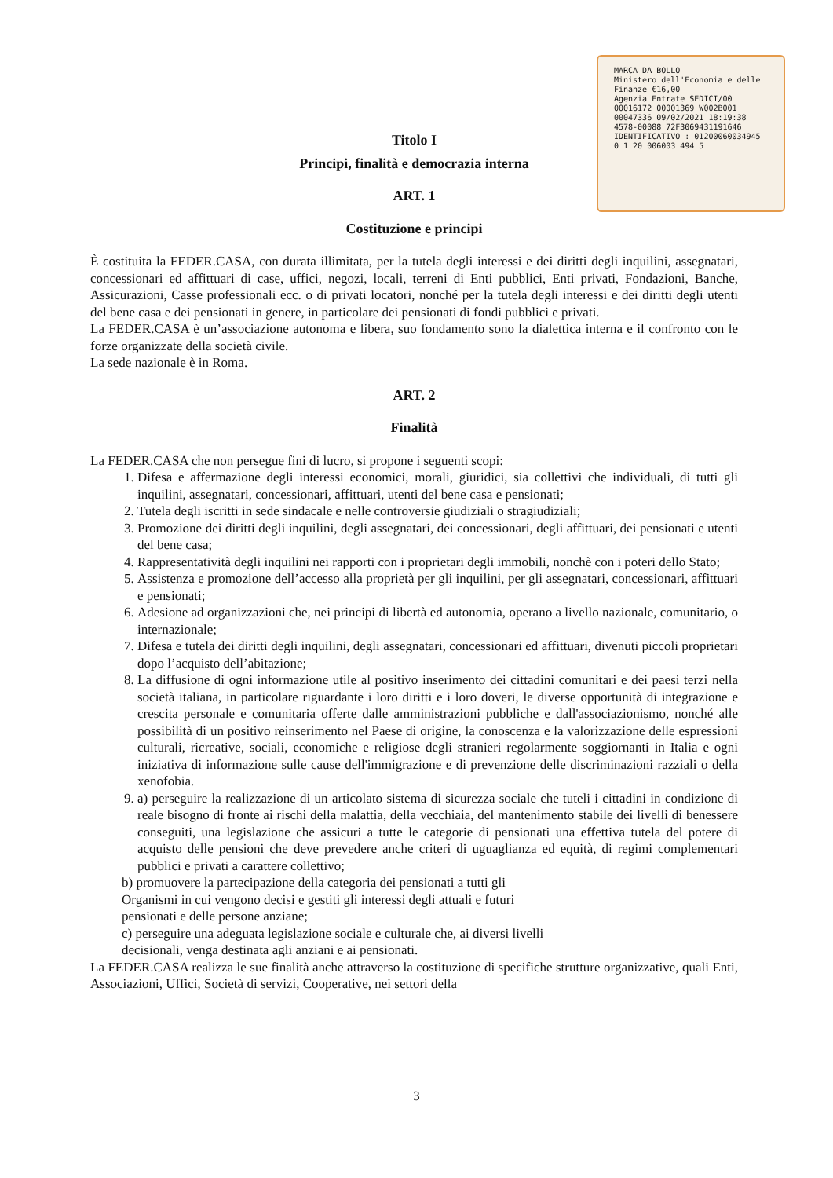MARCA DA BOLLO
Ministero dell'Economia e delle Finanze €16,00
Agenzia Entrate SEDICI/00
00016172 00001369 W002B001
00047336 09/02/2021 18:19:38
4578-00088 72F3069431191646
IDENTIFICATIVO : 01200060034945
0 1 20 006003 494 5
Titolo I
Principi, finalità e democrazia interna
ART. 1
Costituzione e principi
È costituita la FEDER.CASA, con durata illimitata, per la tutela degli interessi e dei diritti degli inquilini, assegnatari, concessionari ed affittuari di case, uffici, negozi, locali, terreni di Enti pubblici, Enti privati, Fondazioni, Banche, Assicurazioni, Casse professionali ecc. o di privati locatori, nonché per la tutela degli interessi e dei diritti degli utenti del bene casa e dei pensionati in genere, in particolare dei pensionati di fondi pubblici e privati.
La FEDER.CASA è un’associazione autonoma e libera, suo fondamento sono la dialettica interna e il confronto con le forze organizzate della società civile.
La sede nazionale è in Roma.
ART. 2
Finalità
La FEDER.CASA che non persegue fini di lucro, si propone i seguenti scopi:
1. Difesa e affermazione degli interessi economici, morali, giuridici, sia collettivi che individuali, di tutti gli inquilini, assegnatari, concessionari, affittuari, utenti del bene casa e pensionati;
2. Tutela degli iscritti in sede sindacale e nelle controversie giudiziali o stragiudiziali;
3. Promozione dei diritti degli inquilini, degli assegnatari, dei concessionari, degli affittuari, dei pensionati e utenti del bene casa;
4. Rappresentatività degli inquilini nei rapporti con i proprietari degli immobili, nonchè con i poteri dello Stato;
5. Assistenza e promozione dell’accesso alla proprietà per gli inquilini, per gli assegnatari, concessionari, affittuari e pensionati;
6. Adesione ad organizzazioni che, nei principi di libertà ed autonomia, operano a livello nazionale, comunitario, o internazionale;
7. Difesa e tutela dei diritti degli inquilini, degli assegnatari, concessionari ed affittuari, divenuti piccoli proprietari dopo l’acquisto dell’abitazione;
8. La diffusione di ogni informazione utile al positivo inserimento dei cittadini comunitari e dei paesi terzi nella società italiana, in particolare riguardante i loro diritti e i loro doveri, le diverse opportunità di integrazione e crescita personale e comunitaria offerte dalle amministrazioni pubbliche e dall'associazionismo, nonché alle possibilità di un positivo reinserimento nel Paese di origine, la conoscenza e la valorizzazione delle espressioni culturali, ricreative, sociali, economiche e religiose degli stranieri regolarmente soggiornanti in Italia e ogni iniziativa di informazione sulle cause dell'immigrazione e di prevenzione delle discriminazioni razziali o della xenofobia.
9. a) perseguire la realizzazione di un articolato sistema di sicurezza sociale che tuteli i cittadini in condizione di reale bisogno di fronte ai rischi della malattia, della vecchiaia, del mantenimento stabile dei livelli di benessere conseguiti, una legislazione che assicuri a tutte le categorie di pensionati una effettiva tutela del potere di acquisto delle pensioni che deve prevedere anche criteri di uguaglianza ed equità, di regimi complementari pubblici e privati a carattere collettivo;
b) promuovere la partecipazione della categoria dei pensionati a tutti gli
Organismi in cui vengono decisi e gestiti gli interessi degli attuali e futuri
pensionati e delle persone anziane;
c) perseguire una adeguata legislazione sociale e culturale che, ai diversi livelli
decisionali, venga destinata agli anziani e ai pensionati.
La FEDER.CASA realizza le sue finalità anche attraverso la costituzione di specifiche strutture organizzative, quali Enti, Associazioni, Uffici, Società di servizi, Cooperative, nei settori della
3